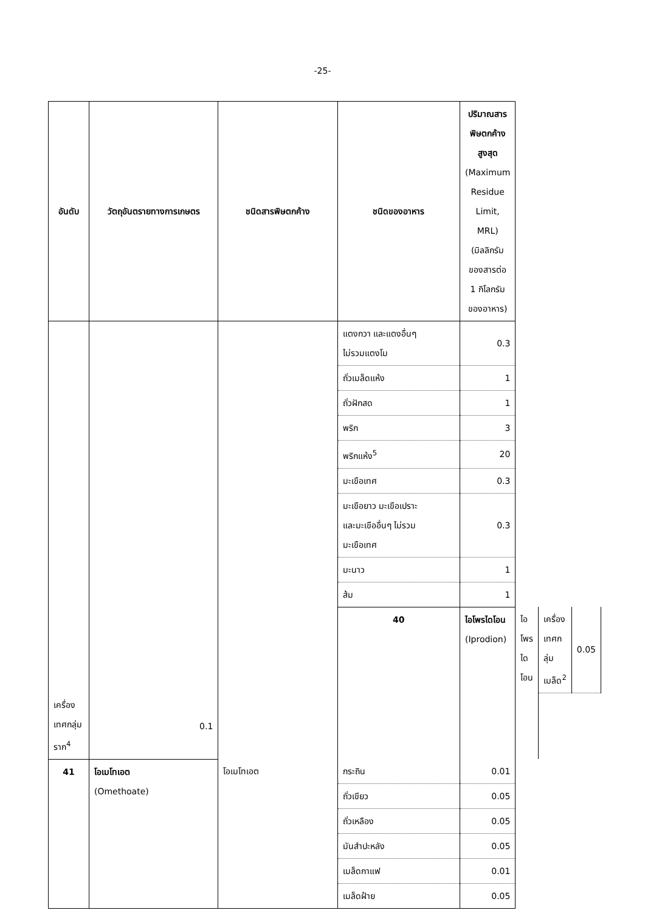-25-
| อันดับ | วัตถุอันตรายทางการเกษตร | ชนิดสารพิษตกค้าง | ชนิดของอาหาร | ปริมาณสารพิษตกค้างสูงสุด (Maximum Residue Limit, MRL) (มิลลิกรัมของสารต่อ 1 กิโลกรัม ของอาหาร) | | | |
| --- | --- | --- | --- | --- | --- | --- | --- |
| | | | แตงกวา และแตงอื่นๆ ไม่รวมแตงโม | 0.3 | | | |
| | | | ถั่วเมล็ดแห้ง | 1 | | | |
| | | | ถั่วฝักสด | 1 | | | |
| | | | พริก | 3 | | | |
| | | | พริกแห้ง<sup>5</sup> | 20 | | | |
| | | | มะเขือเทศ | 0.3 | | | |
| | | | มะเขือยาว มะเขือเปราะ และมะเขืออื่นๆ ไม่รวม มะเขือเทศ | 0.3 | | | |
| | | | มะนาว | 1 | | | |
| | | | ส้ม | 1 | | | |
| | | | 40 | ไอโพรไดโอน (Iprodion) | ไอโพรไดโอน | เครื่องเทศกลุ่มเมล็ด<sup>2</sup> | 0.05 |
| เครื่องเทศกลุ่มราก<sup>4</sup> | 0.1 | | | | | | |
| 41 | โอเมโทเอต (Omethoate) | โอเมโทเอต | กระถิน | 0.01 | | | |
| | | | ถั่วเขียว | 0.05 | | | |
| | | | ถั่วเหลือง | 0.05 | | | |
| | | | มันสำปะหลัง | 0.05 | | | |
| | | | เมล็ดกาแฟ | 0.01 | | | |
| | | | เมล็ดฝ้าย | 0.05 | | | |